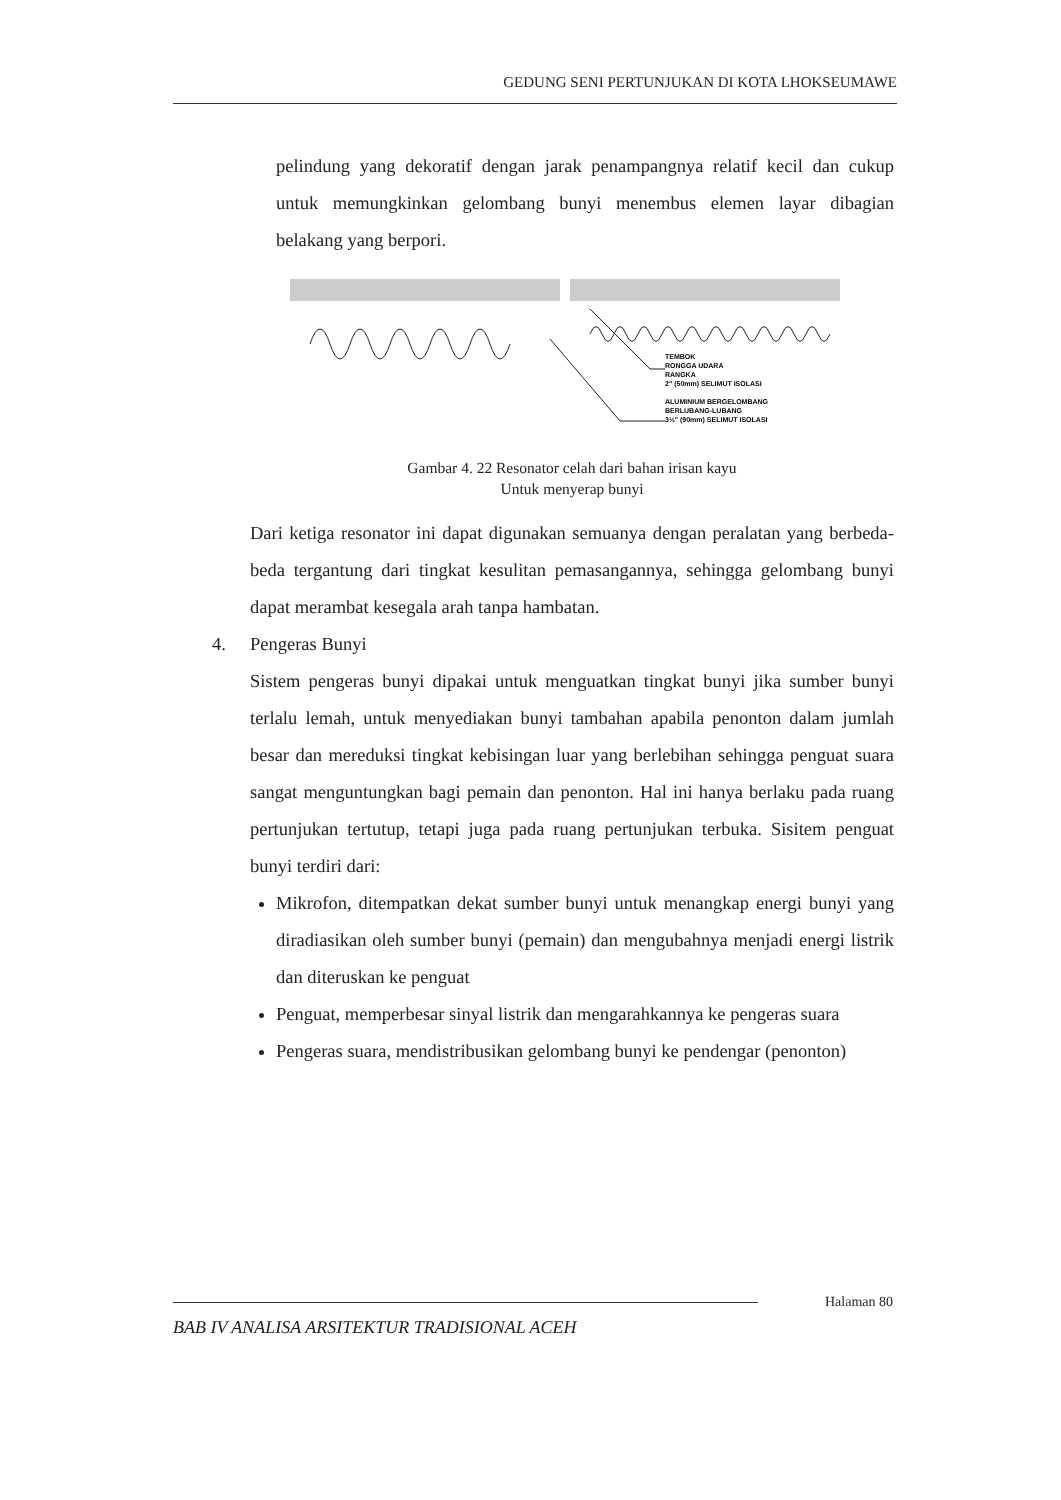GEDUNG SENI PERTUNJUKAN DI KOTA LHOKSEUMAWE
pelindung yang dekoratif dengan jarak penampangnya relatif kecil dan cukup untuk memungkinkan gelombang bunyi menembus elemen layar dibagian belakang yang berpori.
TEMBOK
RONGGA UDARA
RANGKA
2" (50mm) SELIMUT ISOLASI
ALUMINIUM BERGELOMBANG
BERLUBANG-LUBANG
3½" (90mm) SELIMUT ISOLASI
Gambar 4. 22 Resonator celah dari bahan irisan kayu
Untuk menyerap bunyi
Dari ketiga resonator ini dapat digunakan semuanya dengan peralatan yang berbeda-beda tergantung dari tingkat kesulitan pemasangannya, sehingga gelombang bunyi dapat merambat kesegala arah tanpa hambatan.
4. Pengeras Bunyi
Sistem pengeras bunyi dipakai untuk menguatkan tingkat bunyi jika sumber bunyi terlalu lemah, untuk menyediakan bunyi tambahan apabila penonton dalam jumlah besar dan mereduksi tingkat kebisingan luar yang berlebihan sehingga penguat suara sangat menguntungkan bagi pemain dan penonton. Hal ini hanya berlaku pada ruang pertunjukan tertutup, tetapi juga pada ruang pertunjukan terbuka. Sisitem penguat bunyi terdiri dari:
Mikrofon, ditempatkan dekat sumber bunyi untuk menangkap energi bunyi yang diradiasikan oleh sumber bunyi (pemain) dan mengubahnya menjadi energi listrik dan diteruskan ke penguat
Penguat, memperbesar sinyal listrik dan mengarahkannya ke pengeras suara
Pengeras suara, mendistribusikan gelombang bunyi ke pendengar (penonton)
Halaman 80
BAB IV ANALISA ARSITEKTUR TRADISIONAL ACEH